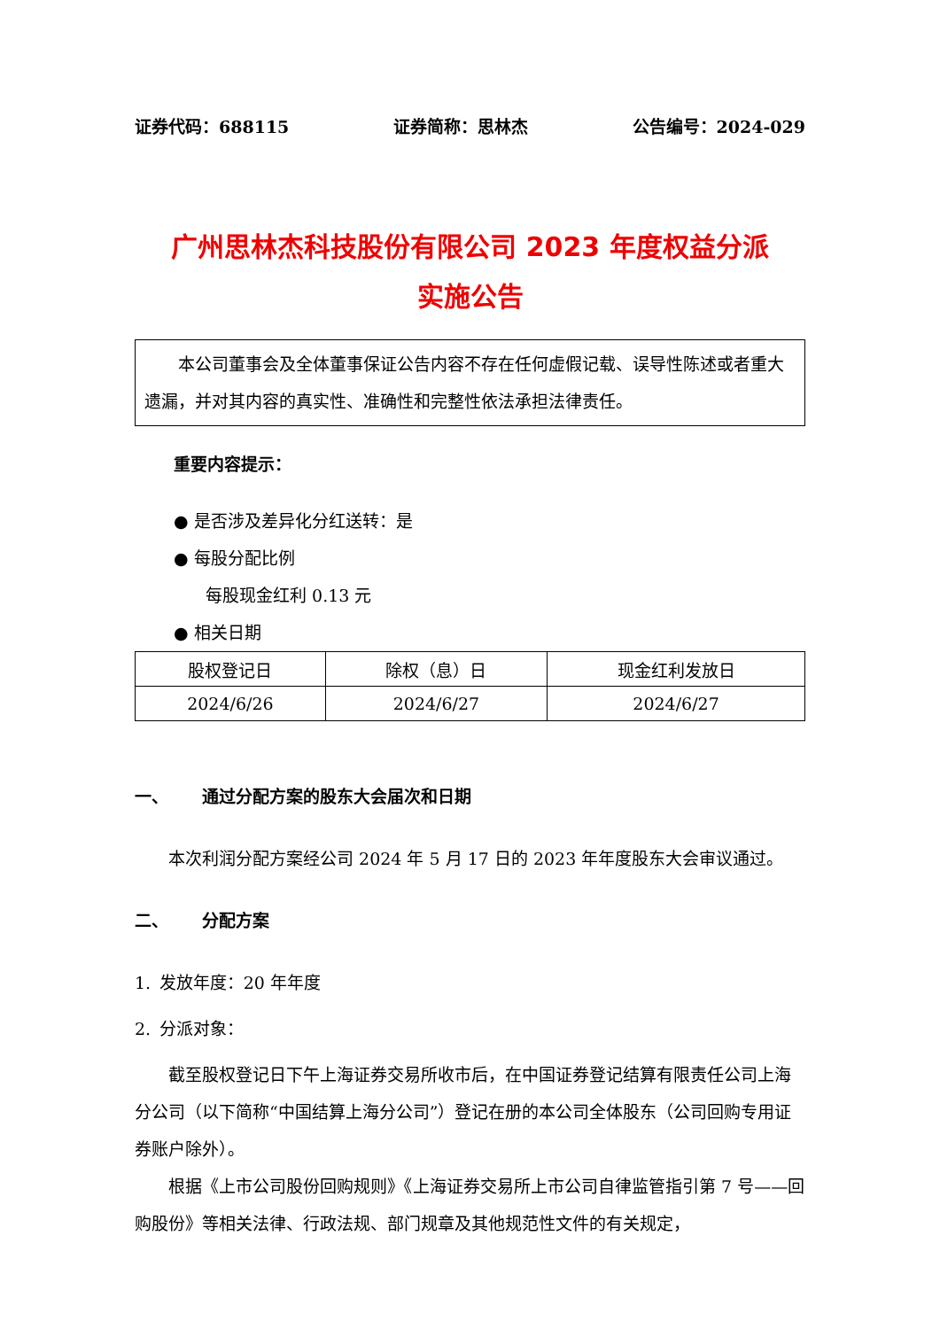证券代码：688115 证券简称：思林杰 公告编号：2024-029
广州思林杰科技股份有限公司 2023 年度权益分派
实施公告
本公司董事会及全体董事保证公告内容不存在任何虚假记载、误导性陈述或者重大遗漏，并对其内容的真实性、准确性和完整性依法承担法律责任。
重要内容提示：
● 是否涉及差异化分红送转：是
● 每股分配比例
每股现金红利 0.13 元
● 相关日期
| 股权登记日 | 除权（息）日 | 现金红利发放日 |
| 2024/6/26 | 2024/6/27 | 2024/6/27 |
一、  通过分配方案的股东大会届次和日期
本次利润分配方案经公司 2024 年 5 月 17 日的 2023 年年度股东大会审议通过。
二、  分配方案
1. 发放年度：20 年年度
2. 分派对象：
截至股权登记日下午上海证券交易所收市后，在中国证券登记结算有限责任公司上海分公司（以下简称“中国结算上海分公司”）登记在册的本公司全体股东（公司回购专用证券账户除外）。
根据《上市公司股份回购规则》《上海证券交易所上市公司自律监管指引第 7 号——回购股份》等相关法律、行政法规、部门规章及其他规范性文件的有关规定，